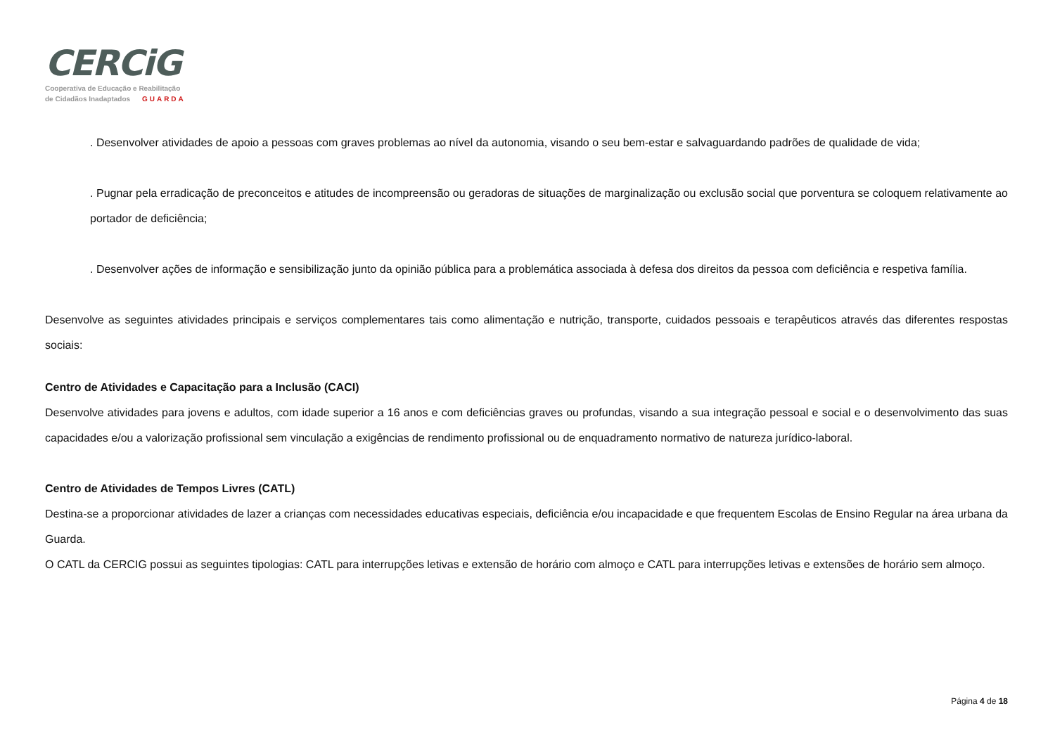CERCiG
Cooperativa de Educação e Reabilitação
de Cidadãos Inadaptados GUARDA
. Desenvolver atividades de apoio a pessoas com graves problemas ao nível da autonomia, visando o seu bem-estar e salvaguardando padrões de qualidade de vida;
. Pugnar pela erradicação de preconceitos e atitudes de incompreensão ou geradoras de situações de marginalização ou exclusão social que porventura se coloquem relativamente ao portador de deficiência;
. Desenvolver ações de informação e sensibilização junto da opinião pública para a problemática associada à defesa dos direitos da pessoa com deficiência e respetiva família.
Desenvolve as seguintes atividades principais e serviços complementares tais como alimentação e nutrição, transporte, cuidados pessoais e terapêuticos através das diferentes respostas sociais:
Centro de Atividades e Capacitação para a Inclusão (CACI)
Desenvolve atividades para jovens e adultos, com idade superior a 16 anos e com deficiências graves ou profundas, visando a sua integração pessoal e social e o desenvolvimento das suas capacidades e/ou a valorização profissional sem vinculação a exigências de rendimento profissional ou de enquadramento normativo de natureza jurídico-laboral.
Centro de Atividades de Tempos Livres (CATL)
Destina-se a proporcionar atividades de lazer a crianças com necessidades educativas especiais, deficiência e/ou incapacidade e que frequentem Escolas de Ensino Regular na área urbana da Guarda.
O CATL da CERCIG possui as seguintes tipologias: CATL para interrupções letivas e extensão de horário com almoço e CATL para interrupções letivas e extensões de horário sem almoço.
Página 4 de 18